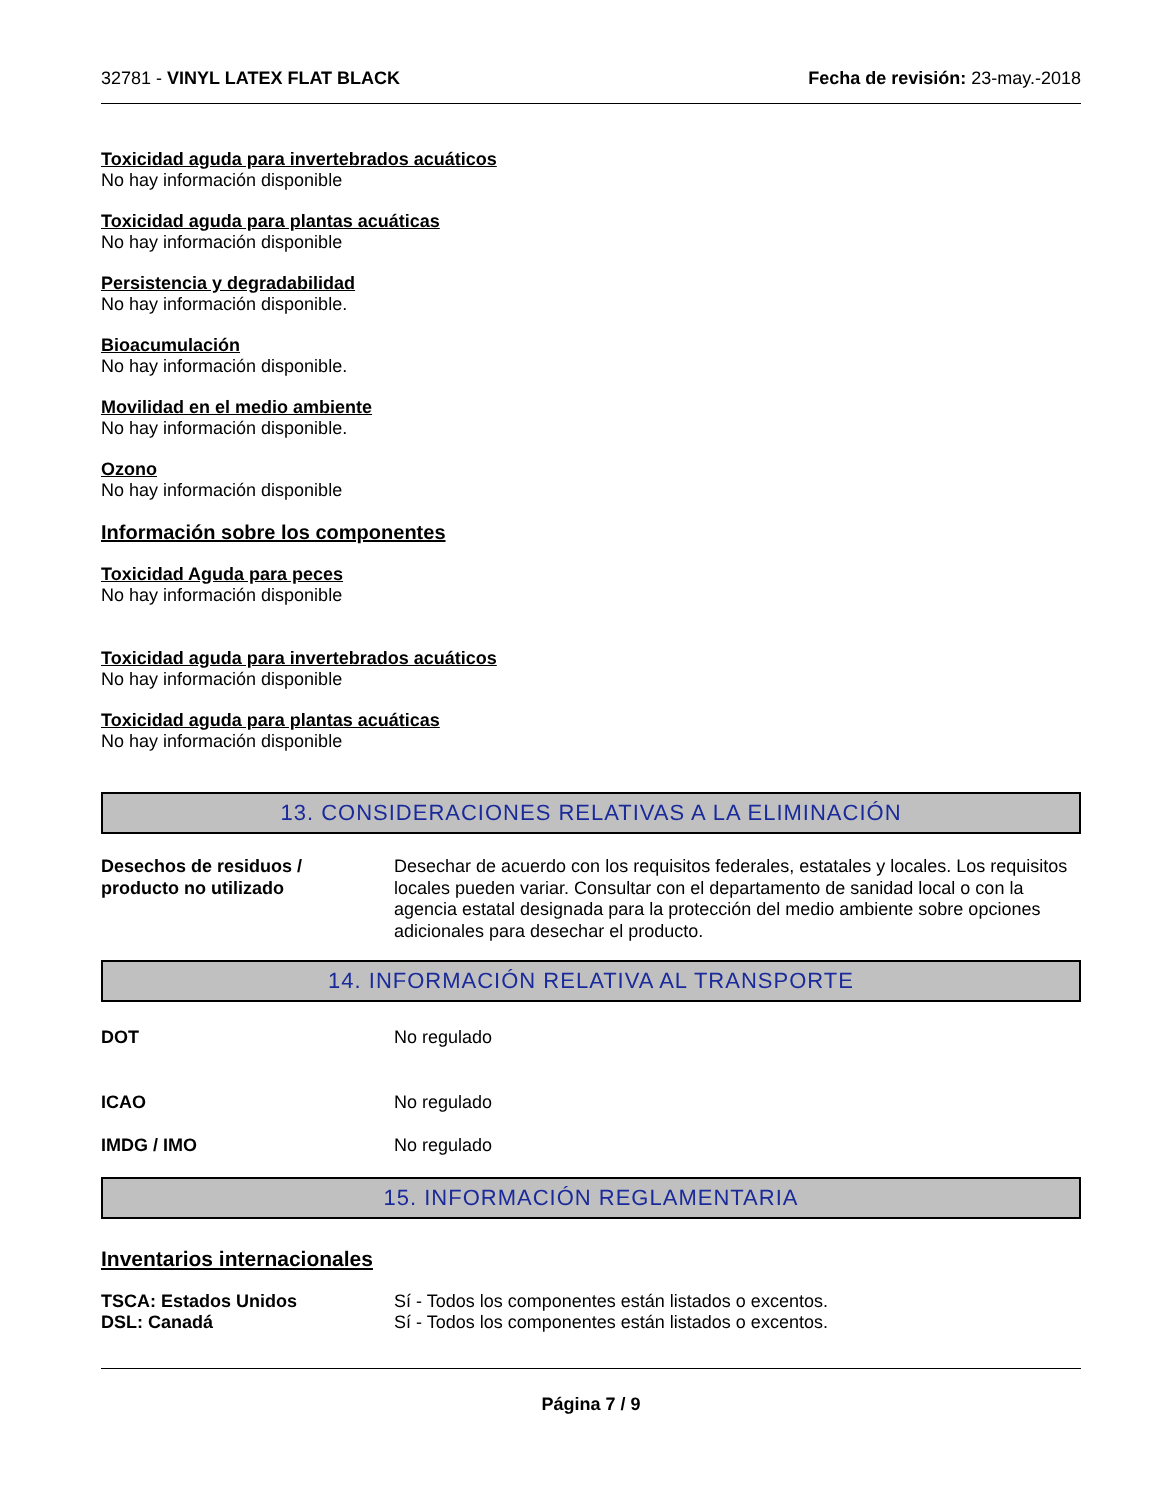32781 - VINYL LATEX FLAT BLACK Fecha de revisión: 23-may.-2018
Toxicidad aguda para invertebrados acuáticos
No hay información disponible
Toxicidad aguda para plantas acuáticas
No hay información disponible
Persistencia y degradabilidad
No hay información disponible.
Bioacumulación
No hay información disponible.
Movilidad en el medio ambiente
No hay información disponible.
Ozono
No hay información disponible
Información sobre los componentes
Toxicidad Aguda para peces
No hay información disponible
Toxicidad aguda para invertebrados acuáticos
No hay información disponible
Toxicidad aguda para plantas acuáticas
No hay información disponible
13. CONSIDERACIONES RELATIVAS A LA ELIMINACIÓN
Desechos de residuos /
producto no utilizado
Desechar de acuerdo con los requisitos federales, estatales y locales. Los requisitos locales pueden variar. Consultar con el departamento de sanidad local o con la agencia estatal designada para la protección del medio ambiente sobre opciones adicionales para desechar el producto.
14. INFORMACIÓN RELATIVA AL TRANSPORTE
DOT No regulado
ICAO No regulado
IMDG / IMO No regulado
15. INFORMACIÓN REGLAMENTARIA
Inventarios internacionales
TSCA: Estados Unidos
DSL: Canadá
Sí - Todos los componentes están listados o excentos.
Sí - Todos los componentes están listados o excentos.
Página 7 / 9